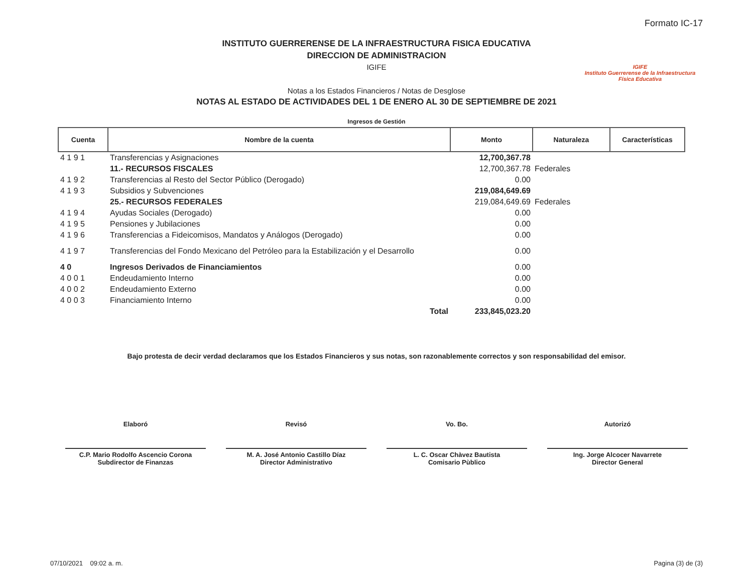Formato IC-17
INSTITUTO GUERRERENSE DE LA INFRAESTRUCTURA FISICA EDUCATIVA
DIRECCION DE ADMINISTRACION
IGIFE
Notas a los Estados Financieros / Notas de Desglose
NOTAS AL ESTADO DE ACTIVIDADES DEL 1 DE ENERO AL 30 DE SEPTIEMBRE DE 2021
IGIFE
Instituto Guerrerense de la Infraestructura Física Educativa
Ingresos de Gestión
| Cuenta | Nombre de la cuenta | Monto | Naturaleza | Características |
| --- | --- | --- | --- | --- |
| 4 1 9 1 | Transferencias y Asignaciones | 12,700,367.78 | | |
| | 11.- RECURSOS FISCALES | 12,700,367.78 | Federales | |
| 4 1 9 2 | Transferencias al Resto del Sector Público (Derogado) | 0.00 | | |
| 4 1 9 3 | Subsidios y Subvenciones | 219,084,649.69 | | |
| | 25.- RECURSOS FEDERALES | 219,084,649.69 | Federales | |
| 4 1 9 4 | Ayudas Sociales (Derogado) | 0.00 | | |
| 4 1 9 5 | Pensiones y Jubilaciones | 0.00 | | |
| 4 1 9 6 | Transferencias a Fideicomisos, Mandatos y Análogos (Derogado) | 0.00 | | |
| 4 1 9 7 | Transferencias del Fondo Mexicano del Petróleo para la Estabilización y el Desarrollo | 0.00 | | |
| 4 0 | Ingresos Derivados de Financiamientos | 0.00 | | |
| 4 0 0 1 | Endeudamiento Interno | 0.00 | | |
| 4 0 0 2 | Endeudamiento Externo | 0.00 | | |
| 4 0 0 3 | Financiamiento Interno | 0.00 | | |
| | Total | 233,845,023.20 | | |
Bajo protesta de decir verdad declaramos que los Estados Financieros y sus notas, son razonablemente correctos y son responsabilidad del emisor.
Elaboró
C.P. Mario Rodolfo Ascencio Corona
Subdirector de Finanzas
Revisó
M. A. José Antonio Castillo Díaz
Director Administrativo
Vo. Bo.
L. C. Oscar Chàvez Bautista
Comisario Pùblico
Autorizó
Ing. Jorge Alcocer Navarrete
Director General
07/10/2021 09:02 a. m. Pagina (3) de (3)